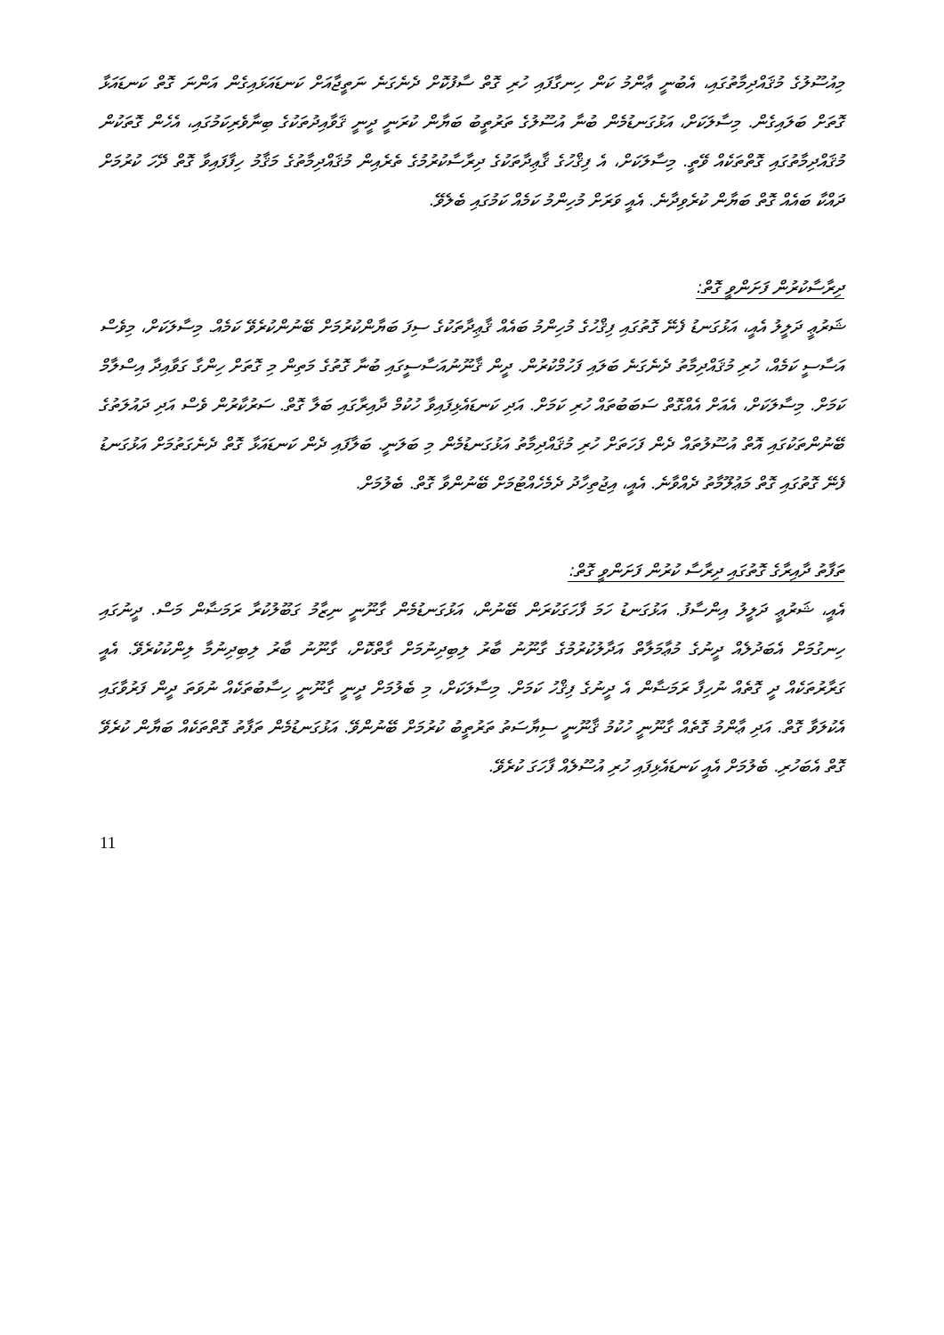މިއުސޫލުގެ މުޤައްދިމާތުގައި، އެބުނީ ޢާންމު ކަން ހިނގާފައި ހުރި ގޮތް ސާފުކޮށް ދެނެގަނެ ނަތީޖާއަށް ކަނޑައަޅައިގެން އަންނަ ގޮތް ކަނޑައަޅާ ގޮތަށް ބަލައިގެން. މިސާލަކަށް، އަޅުގަނޑުމެން ބުނާ އުސޫލުގެ ތަރުތީބު ބަޔާން ކުރަނީ ދީނީ ޤަވާއިދުތަކުގެ ބިނާވެރިކަމުގައި، އެހެން ގޮތަކުން މުޤައްދިމާތުގައި ގޮތްތަކެއް ވޭތީ. މިސާލަކަށް، އެ ފިޤްހުގެ ޤާޢިދާތަކުގެ ދިރާސާކުރުމުގެ ތެރެއިން މުޤައްދިމާތުގެ މަޤާމު ހިފާފައިވާ ގޮތް ދޭހަ ކުރުމަށް ދައްކާ ބައެއް ގޮތް ބަޔާން ކުރެވިދާނެ. އެއީ ވަރަށް މުހިންމު ކަމެއް ކަމުގައި ބެލެވޭ.
ދިރާސާކުރުން ފަށަންވީ ގޮތް:
ޝަރުޢީ ދަލީލު އެއީ، އަޅުގަނޑު ފެނޭ ގޮތުގައި ފިޤްހުގެ މުހިންމު ބައެއް ޤާޢިދާތަކުގެ ސިފަ ބަޔާންކުރުމަށް ބޭނުންކުރެވޭ ކަމެއް. މިސާލަކަށް، މިވެސް އަސާސީ ކަމެއް، ހުރި މުޤައްދިމާތު ދެނެގަނެ ބަލައި ފަހުމްކުރުން. ދީން ޤާނޫނުއަސާސީގައި ބުނާ ގޮތުގެ މަތިން މި ގޮތަށް ހިންގާ ގަވާއިދާ އިސްލާމް ކަމަށް. މިސާލަކަށް، އެއަށް އެއްގޮތް ސަބަބުތައް ހުރި ކަމަށް. އަދި ކަނޑައެޅިފައިވާ ހުކުމް ދާއިރާގައި ބަލާ ގޮތް. ސަރުކާރުން ވެސް އަދި ދައުލަތުގެ ބޭނުންތަކުގައި އޮތް އުސޫލުތައް ދެން ފަހަތަށް ހުރި މުޤައްދިމާތު އަޅުގަނޑުމެން މި ބަލަނީ. ބަލާފައި ދެން ކަނޑައަޅާ ގޮތް ދެނެގަތުމަށް އަޅުގަނޑު ފެނޭ ގޮތުގައި ގޮތް މަޢުލޫމާތު ދެއްވާނެ. އެއީ، އިޖުތިހާދު ދެމެހެއްޓުމަށް ބޭނުންވާ ގޮތް. ބެލުމަށް.
ތަފާތު ދާއިރާގެ ގޮތުގައި ދިރާސާ ކުރުން ފަށަންވީ ގޮތް:
އެއީ، ޝަރުޢީ ދަލީލު އިންސާފު. އަޅުގަނޑު ހަމަ ފާހަގަކުރަން ބޭނުން، އަޅުގަނޑުމެން ގާނޫނީ ނިޒާމު ގަބޫލުކުރާ ރަމަޟާން މަސް. ދީނުގައި ހިނގުމަށް އެބަދުލެއް ދީނުގެ މުޢާމަލާތް އަދާލުކުރުމުގެ ގާނޫނު ބާރު ލިބިދިނުމަށް ގާތްކޮށް، ގާނޫނު ބާރު ލިބިދިނުމާ ލިންކުކުރެވޭ. އެއީ ގަރާރުތަކެއް ދީ ގޮތެއް ނުހިފާ ރަމަޟާން އެ ދީނުގެ ފިޤްހު ކަމަށް. މިސާލަކަށް، މި ބެލުމަށް ދީނީ ގާނޫނީ ހިސާބުތަކެއް ނުވަތަ ދީން ފަރުވާގައި އެކުލަވާ ގޮތް. އަދި ޢާންމު ގޮތެއް ގާނޫނީ ހުކުމު ޤާނޫނީ ސިޔާސަތު ތަރުތީބު ކުރުމަށް ބޭނުންވޭ. އަޅުގަނޑުމެން ތަފާތު ގޮތްތަކެއް ބަޔާން ކުރެވޭ ގޮތް އެބަހުރި. ބެލުމަށް އެއީ ކަނޑައެޅިފައި ހުރި އުސޫލެއް ފާހަގަ ކުރެވޭ.
11